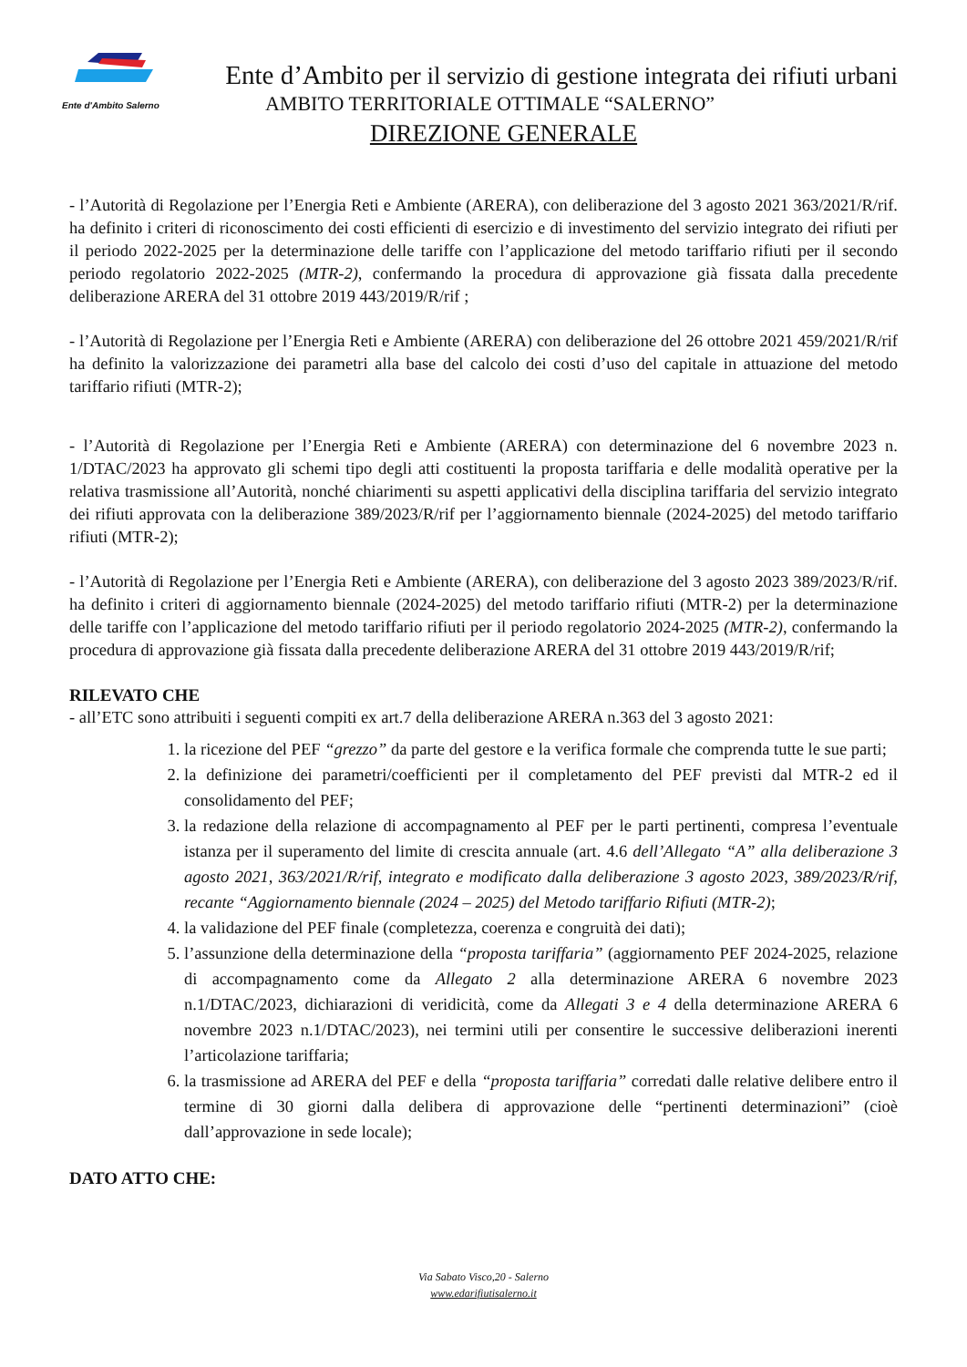Ente d'Ambito Salerno
Ente d’Ambito per il servizio di gestione integrata dei rifiuti urbani
AMBITO TERRITORIALE OTTIMALE “SALERNO”
DIREZIONE GENERALE
- l’Autorità di Regolazione per l’Energia Reti e Ambiente (ARERA), con deliberazione del 3 agosto 2021 363/2021/R/rif. ha definito i criteri di riconoscimento dei costi efficienti di esercizio e di investimento del servizio integrato dei rifiuti per il periodo 2022-2025 per la determinazione delle tariffe con l’applicazione del metodo tariffario rifiuti per il secondo periodo regolatorio 2022-2025 (MTR-2), confermando la procedura di approvazione già fissata dalla precedente deliberazione ARERA del 31 ottobre 2019 443/2019/R/rif ;
- l’Autorità di Regolazione per l’Energia Reti e Ambiente (ARERA) con deliberazione del 26 ottobre 2021 459/2021/R/rif ha definito la valorizzazione dei parametri alla base del calcolo dei costi d’uso del capitale in attuazione del metodo tariffario rifiuti (MTR-2);
- l’Autorità di Regolazione per l’Energia Reti e Ambiente (ARERA) con determinazione del 6 novembre 2023 n. 1/DTAC/2023 ha approvato gli schemi tipo degli atti costituenti la proposta tariffaria e delle modalità operative per la relativa trasmissione all’Autorità, nonché chiarimenti su aspetti applicativi della disciplina tariffaria del servizio integrato dei rifiuti approvata con la deliberazione 389/2023/R/rif per l’aggiornamento biennale (2024-2025) del metodo tariffario rifiuti (MTR-2);
- l’Autorità di Regolazione per l’Energia Reti e Ambiente (ARERA), con deliberazione del 3 agosto 2023 389/2023/R/rif. ha definito i criteri di aggiornamento biennale (2024-2025) del metodo tariffario rifiuti (MTR-2) per la determinazione delle tariffe con l’applicazione del metodo tariffario rifiuti per il periodo regolatorio 2024-2025 (MTR-2), confermando la procedura di approvazione già fissata dalla precedente deliberazione ARERA del 31 ottobre 2019 443/2019/R/rif;
RILEVATO CHE
- all’ETC sono attribuiti i seguenti compiti ex art.7 della deliberazione ARERA n.363 del 3 agosto 2021:
1. la ricezione del PEF “grezzo” da parte del gestore e la verifica formale che comprenda tutte le sue parti;
2. la definizione dei parametri/coefficienti per il completamento del PEF previsti dal MTR-2 ed il consolidamento del PEF;
3. la redazione della relazione di accompagnamento al PEF per le parti pertinenti, compresa l’eventuale istanza per il superamento del limite di crescita annuale (art. 4.6 dell’Allegato “A” alla deliberazione 3 agosto 2021, 363/2021/R/rif, integrato e modificato dalla deliberazione 3 agosto 2023, 389/2023/R/rif, recante “Aggiornamento biennale (2024 – 2025) del Metodo tariffario Rifiuti (MTR-2);
4. la validazione del PEF finale (completezza, coerenza e congruità dei dati);
5. l’assunzione della determinazione della “proposta tariffaria” (aggiornamento PEF 2024-2025, relazione di accompagnamento come da Allegato 2 alla determinazione ARERA 6 novembre 2023 n.1/DTAC/2023, dichiarazioni di veridicità, come da Allegati 3 e 4 della determinazione ARERA 6 novembre 2023 n.1/DTAC/2023), nei termini utili per consentire le successive deliberazioni inerenti l’articolazione tariffaria;
6. la trasmissione ad ARERA del PEF e della “proposta tariffaria” corredati dalle relative delibere entro il termine di 30 giorni dalla delibera di approvazione delle “pertinenti determinazioni” (cioè dall’approvazione in sede locale);
DATO ATTO CHE:
Via Sabato Visco,20 - Salerno
www.edarifiutisalerno.it